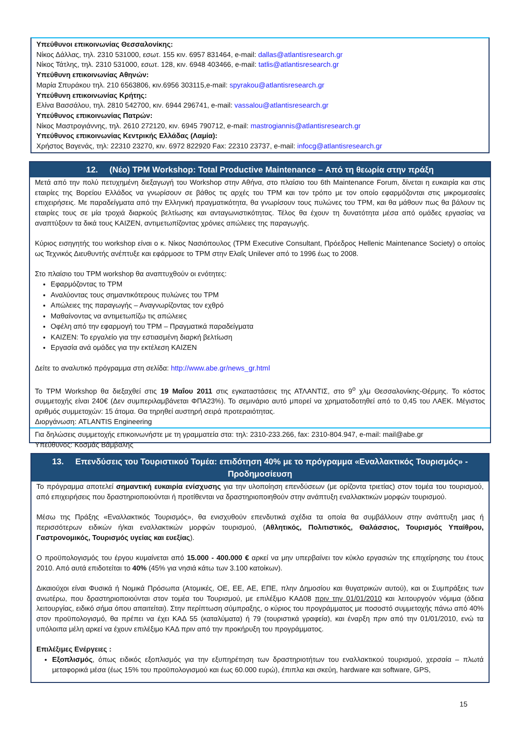Υπεύθυνοι επικοινωνίας Θεσσαλονίκης:
Νίκος Δάλλας, τηλ. 2310 531000, εσωτ. 155 κιν. 6957 831464, e-mail: dallas@atlantisresearch.gr
Νίκος Τάτλης, τηλ. 2310 531000, εσωτ. 128, κιν. 6948 403466, e-mail: tatlis@atlantisresearch.gr
Υπεύθυνη επικοινωνίας Αθηνών:
Μαρία Σπυράκου τηλ. 210 6563806, κιν.6956 303115,e-mail: spyrakou@atlantisresearch.gr
Υπεύθυνη επικοινωνίας Κρήτης:
Ελίνα Βασσάλου, τηλ. 2810 542700, κιν. 6944 296741, e-mail: vassalou@atlantisresearch.gr
Υπεύθυνος επικοινωνίας Πατρών:
Νίκος Μαστρογιάννης, τηλ. 2610 272120, κιν. 6945 790712, e-mail: mastrogiannis@atlantisresearch.gr
Υπεύθυνος επικοινωνίας Κεντρικής Ελλάδας (Λαμία):
Χρήστος Βαγενάς, τηλ: 22310 23270, κιν. 6972 822920 Fax: 22310 23737, e-mail: infocg@atlantisresearch.gr
12. (Νέο) TPM Workshop: Total Productive Maintenance – Από τη θεωρία στην πράξη
Μετά από την πολύ πετυχημένη διεξαγωγή του Workshop στην Αθήνα, στο πλαίσιο του 6th Maintenance Forum, δίνεται η ευκαιρία και στις εταιρίες της Βορείου Ελλάδος να γνωρίσουν σε βάθος τις αρχές του TPM και τον τρόπο με τον οποίο εφαρμόζονται στις μικρομεσαίες επιχειρήσεις. Με παραδείγματα από την Ελληνική πραγματικότητα, θα γνωρίσουν τους πυλώνες του TPM, και θα μάθουν πως θα βάλουν τις εταιρίες τους σε μία τροχιά διαρκούς βελτίωσης και ανταγωνιστικότητας. Τέλος θα έχουν τη δυνατότητα μέσα από ομάδες εργασίας να αναπτύξουν τα δικά τους KAIZEN, αντιμετωπίζοντας χρόνιες απώλειες της παραγωγής.
Κύριος εισηγητής του workshop είναι ο κ. Νίκος Νασιόπουλος (TPM Executive Consultant, Πρόεδρος Hellenic Maintenance Society) ο οποίος ως Τεχνικός Διευθυντής ανέπτυξε και εφάρμοσε το TPM στην Ελαΐς Unilever από το 1996 έως το 2008.
Στο πλαίσιο του TPM workshop θα αναπτυχθούν οι ενότητες:
Εφαρμόζοντας το TPM
Αναλύοντας τους σημαντικότερους πυλώνες του TPM
Απώλειες της παραγωγής – Αναγνωρίζοντας τον εχθρό
Μαθαίνοντας να αντιμετωπίζω τις απώλειες
Οφέλη από την εφαρμογή του TPM – Πραγματικά παραδείγματα
KAIZEN: Το εργαλείο για την εστιασμένη διαρκή βελτίωση
Εργασία ανά ομάδες για την εκτέλεση KAIZEN
Δείτε το αναλυτικό πρόγραμμα στη σελίδα: http://www.abe.gr/news_gr.html
Το TPM Workshop θα διεξαχθεί στις 19 Μαΐου 2011 στις εγκαταστάσεις της ΑΤΛΑΝΤΙΣ, στο 9<sup>ο</sup> χλμ Θεσσαλονίκης-Θέρμης. Το κόστος συμμετοχής είναι 240€ (Δεν συμπεριλαμβάνεται ΦΠΑ23%). Το σεμινάριο αυτό μπορεί να χρηματοδοτηθεί από το 0,45 του ΛΑΕΚ. Μέγιστος αριθμός συμμετοχών: 15 άτομα. Θα τηρηθεί αυστηρή σειρά προτεραιότητας.
Διοργάνωση: ATLANTIS Engineering
Για δηλώσεις συμμετοχής επικοινωνήστε με τη γραμματεία στα: τηλ: 2310-233.266, fax: 2310-804.947, e-mail: mail@abe.gr
Υπεύθυνος: Κοσμάς Βάμβαλης
13. Επενδύσεις του Τουριστικού Τομέα: επιδότηση 40% με το πρόγραμμα «Εναλλακτικός Τουρισμός» - Προδημοσίευση
Το πρόγραμμα αποτελεί σημαντική ευκαιρία ενίσχυσης για την υλοποίηση επενδύσεων (με ορίζοντα τριετίας) στον τομέα του τουρισμού, από επιχειρήσεις που δραστηριοποιούνται ή προτίθενται να δραστηριοποιηθούν στην ανάπτυξη εναλλακτικών μορφών τουρισμού.
Μέσω της Πράξης «Εναλλακτικός Τουρισμός», θα ενισχυθούν επενδυτικά σχέδια τα οποία θα συμβάλλουν στην ανάπτυξη μιας ή περισσότερων ειδικών ή/και εναλλακτικών μορφών τουρισμού, (Αθλητικός, Πολιτιστικός, Θαλάσσιος, Τουρισμός Υπαίθρου, Γαστρονομικός, Τουρισμός υγείας και ευεξίας).
Ο προϋπολογισμός του έργου κυμαίνεται από 15.000 - 400.000 € αρκεί να μην υπερβαίνει τον κύκλο εργασιών της επιχείρησης του έτους 2010. Από αυτά επιδοτείται το 40% (45% για νησιά κάτω των 3.100 κατοίκων).
Δικαιούχοι είναι Φυσικά ή Νομικά Πρόσωπα (Ατομικές, ΟΕ, ΕΕ, ΑΕ, ΕΠΕ, πλην Δημοσίου και θυγατρικών αυτού), και οι Συμπράξεις των ανωτέρω, που δραστηριοποιούνται στον τομέα του Τουρισμού, με επιλέξιμο ΚΑΔ08 πριν την 01/01/2010 και λειτουργούν νόμιμα (άδεια λειτουργίας, ειδικό σήμα όπου απαιτείται). Στην περίπτωση σύμπραξης, ο κύριος του προγράμματος με ποσοστό συμμετοχής πάνω από 40% στον προϋπολογισμό, θα πρέπει να έχει ΚΑΔ 55 (καταλύματα) ή 79 (τουριστικά γραφεία), και έναρξη πριν από την 01/01/2010, ενώ τα υπόλοιπα μέλη αρκεί να έχουν επιλέξιμο ΚΑΔ πριν από την προκήρυξη του προγράμματος.
Επιλέξιμες Ενέργειες :
Εξοπλισμός, όπως ειδικός εξοπλισμός για την εξυπηρέτηση των δραστηριοτήτων του εναλλακτικού τουρισμού, χερσαία – πλωτά μεταφορικά μέσα (έως 15% του προϋπολογισμού και έως 60.000 ευρώ), έπιπλα και σκεύη, hardware και software, GPS,
15